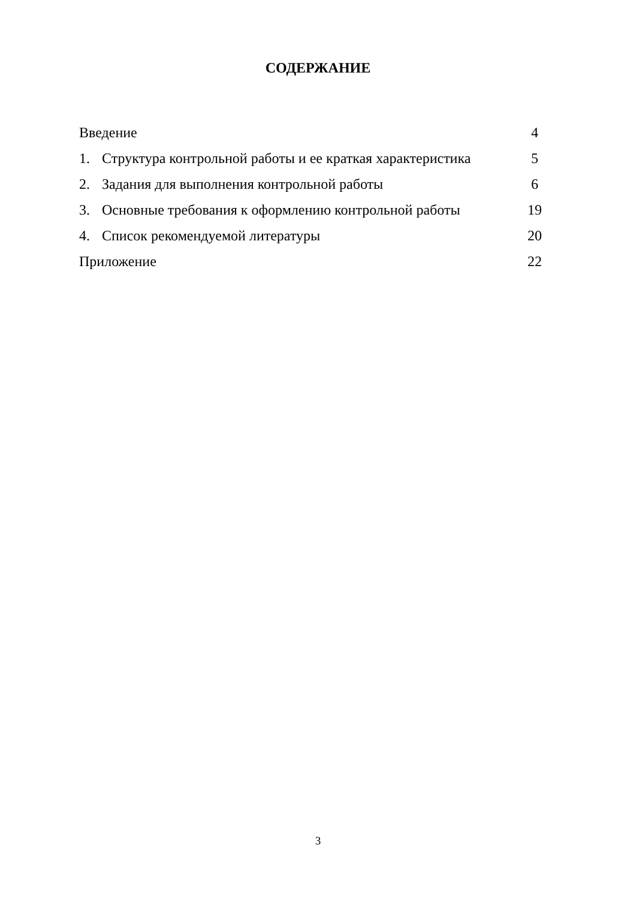СОДЕРЖАНИЕ
| Введение | | 4 |
| 1. | Структура контрольной работы и ее краткая характеристика | 5 |
| 2. | Задания для выполнения контрольной работы | 6 |
| 3. | Основные требования к оформлению контрольной работы | 19 |
| 4. | Список рекомендуемой литературы | 20 |
| Приложение | | 22 |
3